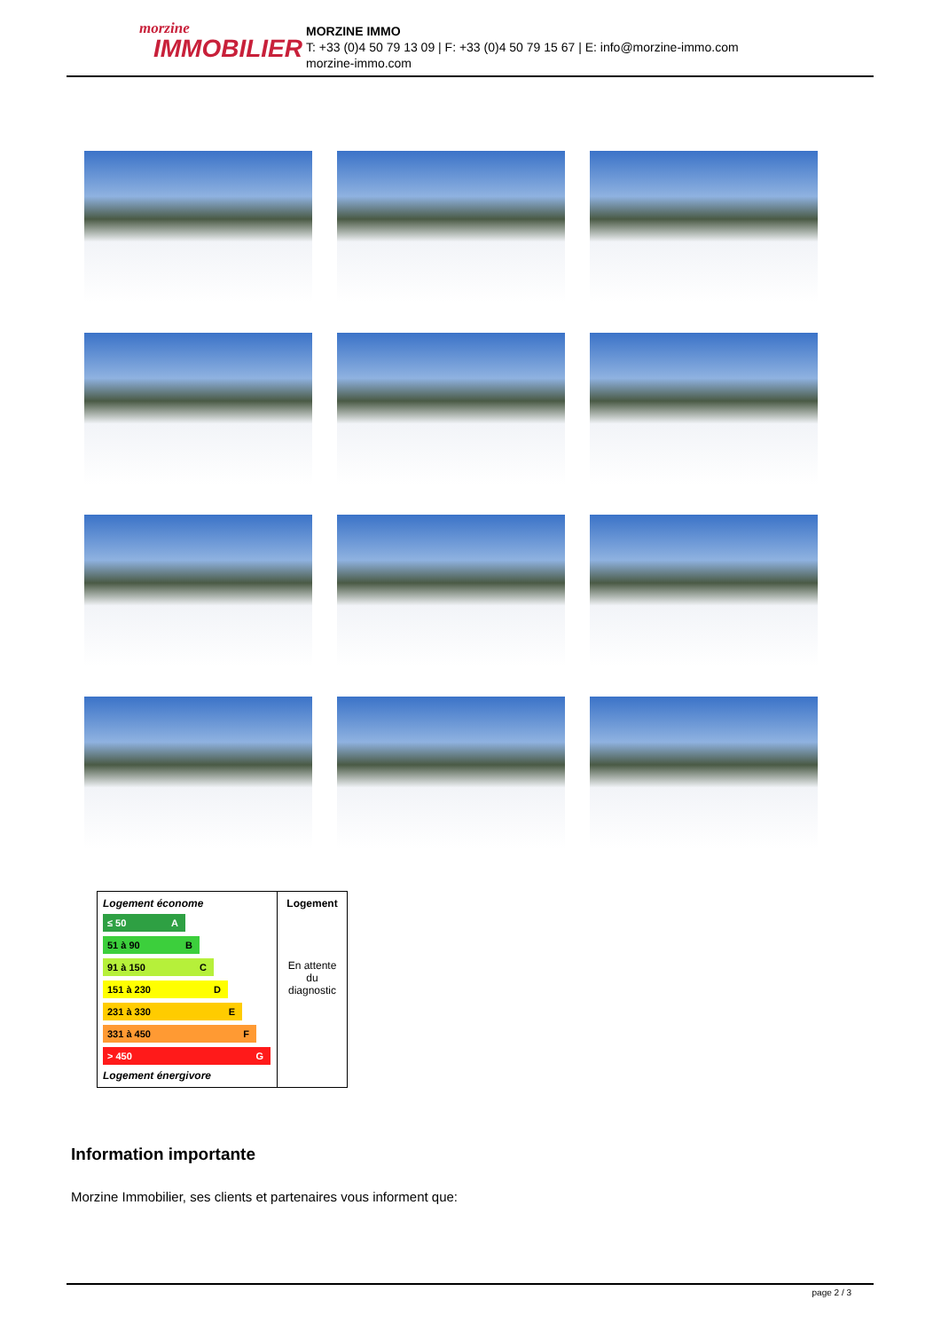morzine
IMMOBILIER
MORZINE IMMO
T: +33 (0)4 50 79 13 09 | F: +33 (0)4 50 79 15 67 | E: info@morzine-immo.com
morzine-immo.com
| Logement économe ≤ 50 A 51 à 90 B 91 à 150 C 151 à 230 D 231 à 330 E 331 à 450 F > 450 G Logement énergivore | Logement En attente du diagnostic |
Information importante
Morzine Immobilier, ses clients et partenaires vous informent que:
page 2 / 3